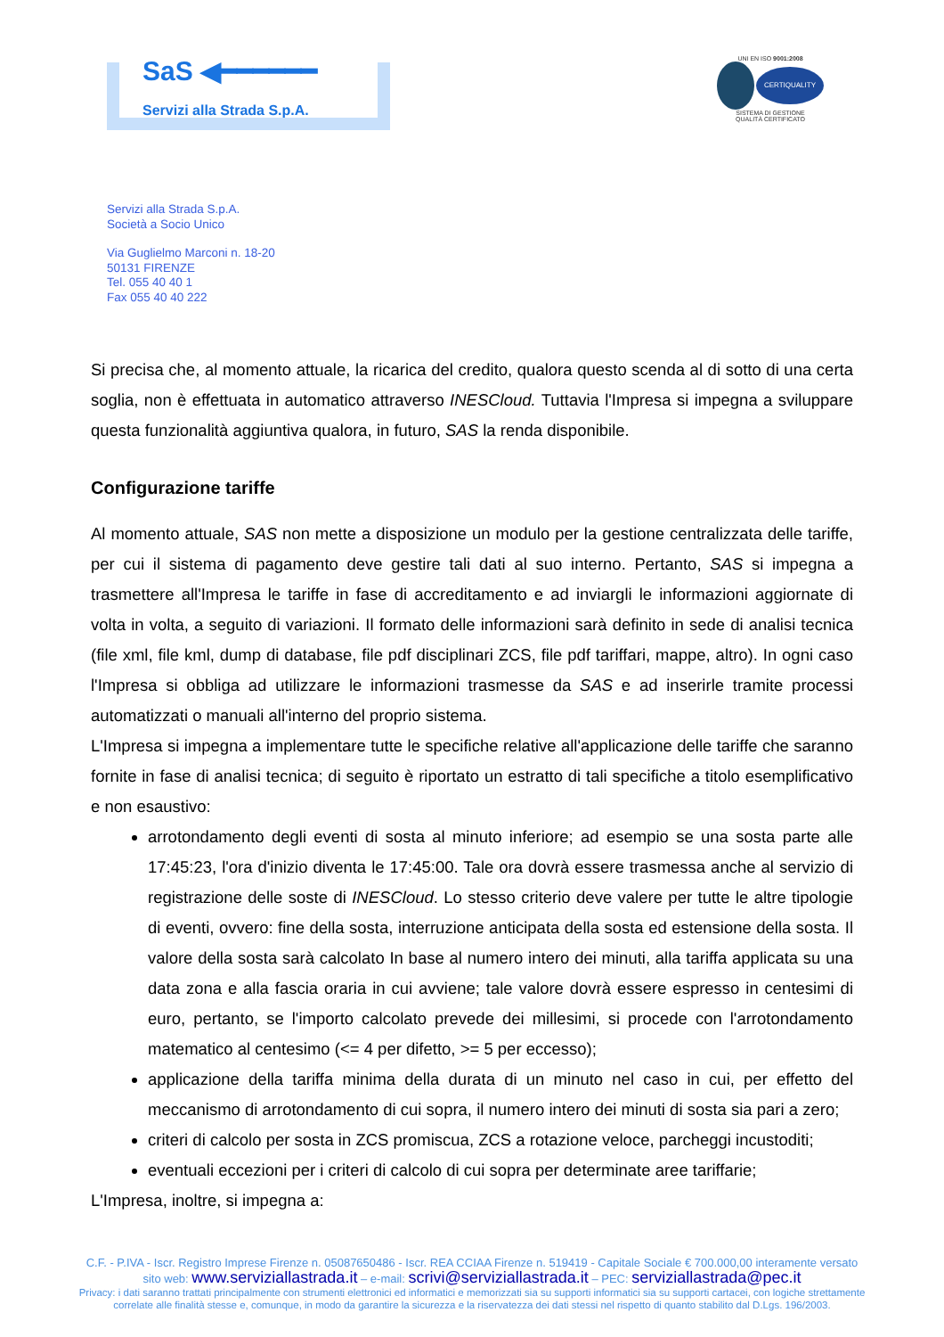SaS ◀━━━━━━
Servizi alla Strada S.p.A.
UNI EN ISO 9001:2008
CERTIQUALITY
SISTEMA DI GESTIONE
QUALITÀ CERTIFICATO
Servizi alla Strada S.p.A.
Società a Socio Unico
Via Guglielmo Marconi n. 18-20
50131 FIRENZE
Tel. 055 40 40 1
Fax 055 40 40 222
Si precisa che, al momento attuale, la ricarica del credito, qualora questo scenda al di sotto di una certa soglia, non è effettuata in automatico attraverso INESCloud. Tuttavia l'Impresa si impegna a sviluppare questa funzionalità aggiuntiva qualora, in futuro, SAS la renda disponibile.
Configurazione tariffe
Al momento attuale, SAS non mette a disposizione un modulo per la gestione centralizzata delle tariffe, per cui il sistema di pagamento deve gestire tali dati al suo interno. Pertanto, SAS si impegna a trasmettere all'Impresa le tariffe in fase di accreditamento e ad inviargli le informazioni aggiornate di volta in volta, a seguito di variazioni. Il formato delle informazioni sarà definito in sede di analisi tecnica (file xml, file kml, dump di database, file pdf disciplinari ZCS, file pdf tariffari, mappe, altro). In ogni caso l'Impresa si obbliga ad utilizzare le informazioni trasmesse da SAS e ad inserirle tramite processi automatizzati o manuali all'interno del proprio sistema.
L'Impresa si impegna a implementare tutte le specifiche relative all'applicazione delle tariffe che saranno fornite in fase di analisi tecnica; di seguito è riportato un estratto di tali specifiche a titolo esemplificativo e non esaustivo:
arrotondamento degli eventi di sosta al minuto inferiore; ad esempio se una sosta parte alle 17:45:23, l'ora d'inizio diventa le 17:45:00. Tale ora dovrà essere trasmessa anche al servizio di registrazione delle soste di INESCloud. Lo stesso criterio deve valere per tutte le altre tipologie di eventi, ovvero: fine della sosta, interruzione anticipata della sosta ed estensione della sosta. Il valore della sosta sarà calcolato In base al numero intero dei minuti, alla tariffa applicata su una data zona e alla fascia oraria in cui avviene; tale valore dovrà essere espresso in centesimi di euro, pertanto, se l'importo calcolato prevede dei millesimi, si procede con l'arrotondamento matematico al centesimo (<= 4 per difetto, >= 5 per eccesso);
applicazione della tariffa minima della durata di un minuto nel caso in cui, per effetto del meccanismo di arrotondamento di cui sopra, il numero intero dei minuti di sosta sia pari a zero;
criteri di calcolo per sosta in ZCS promiscua, ZCS a rotazione veloce, parcheggi incustoditi;
eventuali eccezioni per i criteri di calcolo di cui sopra per determinate aree tariffarie;
L'Impresa, inoltre, si impegna a:
C.F. - P.IVA - Iscr. Registro Imprese Firenze n. 05087650486 - Iscr. REA CCIAA Firenze n. 519419 - Capitale Sociale € 700.000,00 interamente versato
sito web: www.serviziallastrada.it – e-mail: scrivi@serviziallastrada.it – PEC: serviziallastrada@pec.it
Privacy: i dati saranno trattati principalmente con strumenti elettronici ed informatici e memorizzati sia su supporti informatici sia su supporti cartacei, con logiche strettamente
correlate alle finalità stesse e, comunque, in modo da garantire la sicurezza e la riservatezza dei dati stessi nel rispetto di quanto stabilito dal D.Lgs. 196/2003.